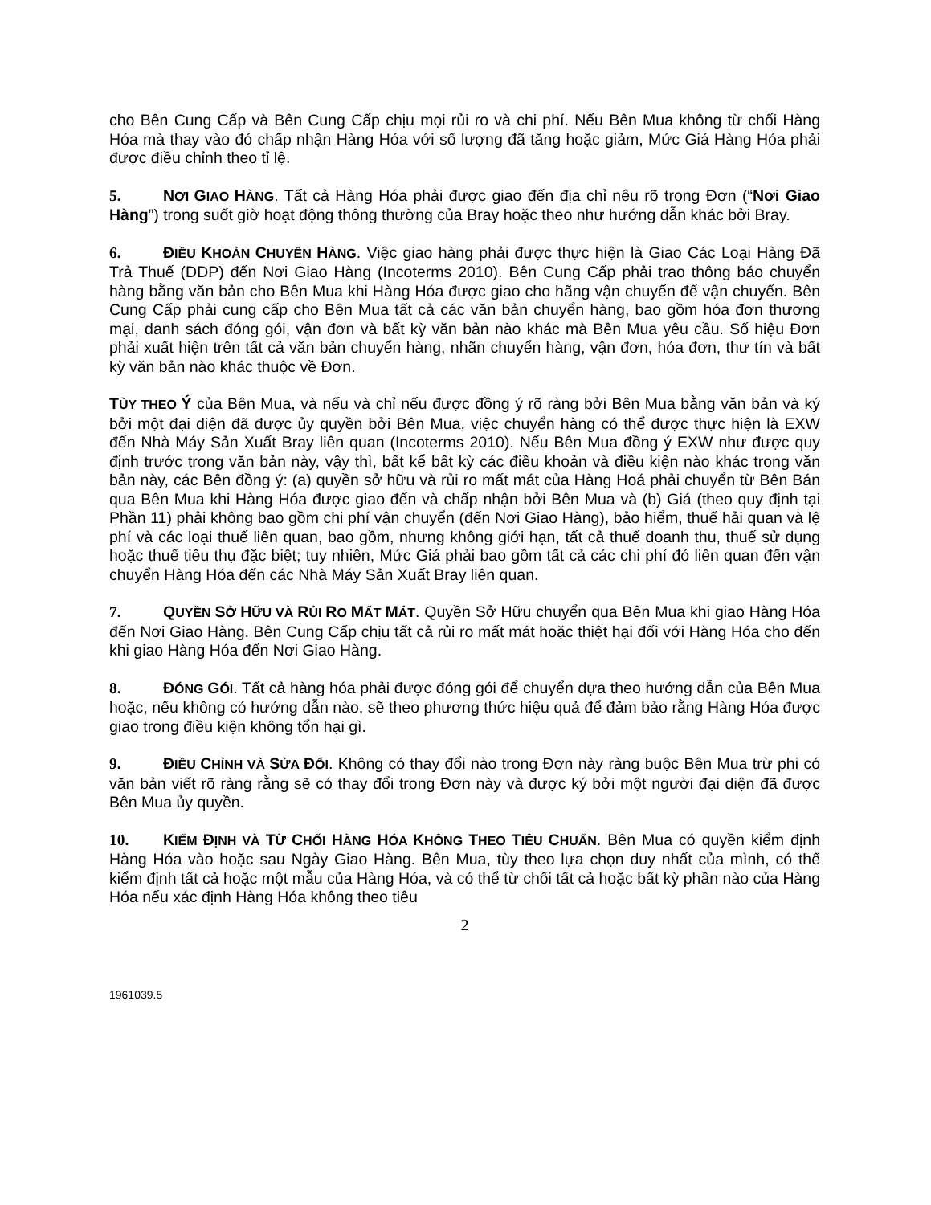cho Bên Cung Cấp và Bên Cung Cấp chịu mọi rủi ro và chi phí. Nếu Bên Mua không từ chối Hàng Hóa mà thay vào đó chấp nhận Hàng Hóa với số lượng đã tăng hoặc giảm, Mức Giá Hàng Hóa phải được điều chỉnh theo tỉ lệ.
5. NƠI GIAO HÀNG. Tất cả Hàng Hóa phải được giao đến địa chỉ nêu rõ trong Đơn (“Nơi Giao Hàng”) trong suốt giờ hoạt động thông thường của Bray hoặc theo như hướng dẫn khác bởi Bray.
6. ĐIỀU KHOẢN CHUYỂN HÀNG. Việc giao hàng phải được thực hiện là Giao Các Loại Hàng Đã Trả Thuế (DDP) đến Nơi Giao Hàng (Incoterms 2010). Bên Cung Cấp phải trao thông báo chuyển hàng bằng văn bản cho Bên Mua khi Hàng Hóa được giao cho hãng vận chuyển để vận chuyển. Bên Cung Cấp phải cung cấp cho Bên Mua tất cả các văn bản chuyển hàng, bao gồm hóa đơn thương mại, danh sách đóng gói, vận đơn và bất kỳ văn bản nào khác mà Bên Mua yêu cầu. Số hiệu Đơn phải xuất hiện trên tất cả văn bản chuyển hàng, nhãn chuyển hàng, vận đơn, hóa đơn, thư tín và bất kỳ văn bản nào khác thuộc về Đơn.
TÙY THEO Ý của Bên Mua, và nếu và chỉ nếu được đồng ý rõ ràng bởi Bên Mua bằng văn bản và ký bởi một đại diện đã được ủy quyền bởi Bên Mua, việc chuyển hàng có thể được thực hiện là EXW đến Nhà Máy Sản Xuất Bray liên quan (Incoterms 2010). Nếu Bên Mua đồng ý EXW như được quy định trước trong văn bản này, vậy thì, bất kể bất kỳ các điều khoản và điều kiện nào khác trong văn bản này, các Bên đồng ý: (a) quyền sở hữu và rủi ro mất mát của Hàng Hoá phải chuyển từ Bên Bán qua Bên Mua khi Hàng Hóa được giao đến và chấp nhận bởi Bên Mua và (b) Giá (theo quy định tại Phần 11) phải không bao gồm chi phí vận chuyển (đến Nơi Giao Hàng), bảo hiểm, thuế hải quan và lệ phí và các loại thuế liên quan, bao gồm, nhưng không giới hạn, tất cả thuế doanh thu, thuế sử dụng hoặc thuế tiêu thụ đặc biệt; tuy nhiên, Mức Giá phải bao gồm tất cả các chi phí đó liên quan đến vận chuyển Hàng Hóa đến các Nhà Máy Sản Xuất Bray liên quan.
7. QUYỀN SỞ HỮU VÀ RỦI RO MẤT MÁT. Quyền Sở Hữu chuyển qua Bên Mua khi giao Hàng Hóa đến Nơi Giao Hàng. Bên Cung Cấp chịu tất cả rủi ro mất mát hoặc thiệt hại đối với Hàng Hóa cho đến khi giao Hàng Hóa đến Nơi Giao Hàng.
8. ĐÓNG GÓI. Tất cả hàng hóa phải được đóng gói để chuyển dựa theo hướng dẫn của Bên Mua hoặc, nếu không có hướng dẫn nào, sẽ theo phương thức hiệu quả để đảm bảo rằng Hàng Hóa được giao trong điều kiện không tổn hại gì.
9. ĐIỀU CHỈNH VÀ SỬA ĐỔI. Không có thay đổi nào trong Đơn này ràng buộc Bên Mua trừ phi có văn bản viết rõ ràng rằng sẽ có thay đổi trong Đơn này và được ký bởi một người đại diện đã được Bên Mua ủy quyền.
10. KIỂM ĐỊNH VÀ TỪ CHỐI HÀNG HÓA KHÔNG THEO TIÊU CHUẨN. Bên Mua có quyền kiểm định Hàng Hóa vào hoặc sau Ngày Giao Hàng. Bên Mua, tùy theo lựa chọn duy nhất của mình, có thể kiểm định tất cả hoặc một mẫu của Hàng Hóa, và có thể từ chối tất cả hoặc bất kỳ phần nào của Hàng Hóa nếu xác định Hàng Hóa không theo tiêu
2
1961039.5